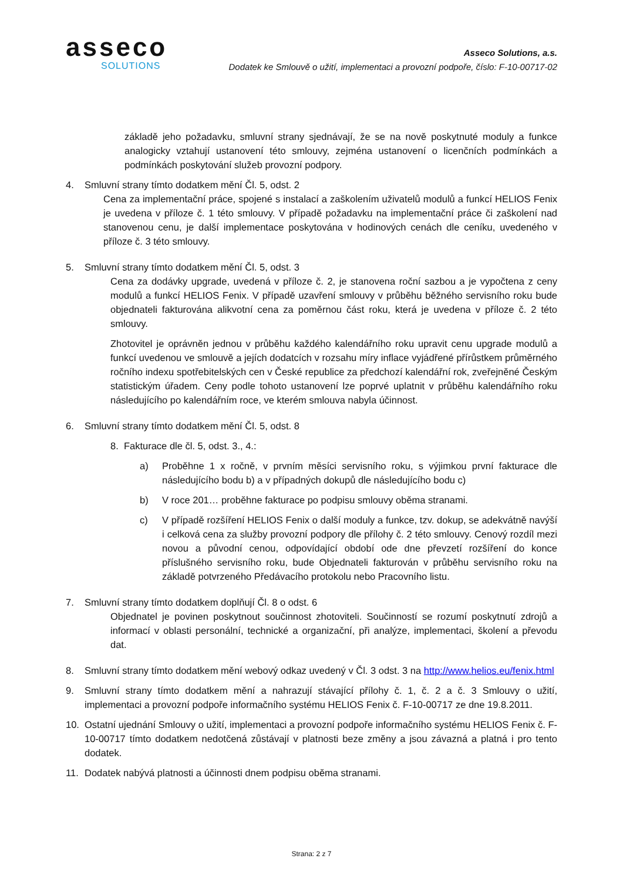asseco
SOLUTIONS
Asseco Solutions, a.s.
Dodatek ke Smlouvě o užití, implementaci a provozní podpoře, číslo: F-10-00717-02
základě jeho požadavku, smluvní strany sjednávají, že se na nově poskytnuté moduly a funkce analogicky vztahují ustanovení této smlouvy, zejména ustanovení o licenčních podmínkách a podmínkách poskytování služeb provozní podpory.
4. Smluvní strany tímto dodatkem mění Čl. 5, odst. 2
Cena za implementační práce, spojené s instalací a zaškolením uživatelů modulů a funkcí HELIOS Fenix je uvedena v příloze č. 1 této smlouvy. V případě požadavku na implementační práce či zaškolení nad stanovenou cenu, je další implementace poskytována v hodinových cenách dle ceníku, uvedeného v příloze č. 3 této smlouvy.
5. Smluvní strany tímto dodatkem mění Čl. 5, odst. 3
Cena za dodávky upgrade, uvedená v příloze č. 2, je stanovena roční sazbou a je vypočtena z ceny modulů a funkcí HELIOS Fenix. V případě uzavření smlouvy v průběhu běžného servisního roku bude objednateli fakturována alikvotní cena za poměrnou část roku, která je uvedena v příloze č. 2 této smlouvy.
Zhotovitel je oprávněn jednou v průběhu každého kalendářního roku upravit cenu upgrade modulů a funkcí uvedenou ve smlouvě a jejích dodatcích v rozsahu míry inflace vyjádřené přírůstkem průměrného ročního indexu spotřebitelských cen v České republice za předchozí kalendářní rok, zveřejněné Českým statistickým úřadem. Ceny podle tohoto ustanovení lze poprvé uplatnit v průběhu kalendářního roku následujícího po kalendářním roce, ve kterém smlouva nabyla účinnost.
6. Smluvní strany tímto dodatkem mění Čl. 5, odst. 8
8. Fakturace dle čl. 5, odst. 3., 4.:
a) Proběhne 1 x ročně, v prvním měsíci servisního roku, s výjimkou první fakturace dle následujícího bodu b) a v případných dokupů dle následujícího bodu c)
b) V roce 201… proběhne fakturace po podpisu smlouvy oběma stranami.
c) V případě rozšíření HELIOS Fenix o další moduly a funkce, tzv. dokup, se adekvátně navýší i celková cena za služby provozní podpory dle přílohy č. 2 této smlouvy. Cenový rozdíl mezi novou a původní cenou, odpovídající období ode dne převzetí rozšíření do konce příslušného servisního roku, bude Objednateli fakturován v průběhu servisního roku na základě potvrzeného Předávacího protokolu nebo Pracovního listu.
7. Smluvní strany tímto dodatkem doplňují Čl. 8 o odst. 6
Objednatel je povinen poskytnout součinnost zhotoviteli. Součinností se rozumí poskytnutí zdrojů a informací v oblasti personální, technické a organizační, při analýze, implementaci, školení a převodu dat.
8. Smluvní strany tímto dodatkem mění webový odkaz uvedený v Čl. 3 odst. 3 na http://www.helios.eu/fenix.html
9. Smluvní strany tímto dodatkem mění a nahrazují stávající přílohy č. 1, č. 2 a č. 3 Smlouvy o užití, implementaci a provozní podpoře informačního systému HELIOS Fenix č. F-10-00717 ze dne 19.8.2011.
10. Ostatní ujednání Smlouvy o užití, implementaci a provozní podpoře informačního systému HELIOS Fenix č. F-10-00717 tímto dodatkem nedotčená zůstávají v platnosti beze změny a jsou závazná a platná i pro tento dodatek.
11. Dodatek nabývá platnosti a účinnosti dnem podpisu oběma stranami.
Strana: 2 z 7